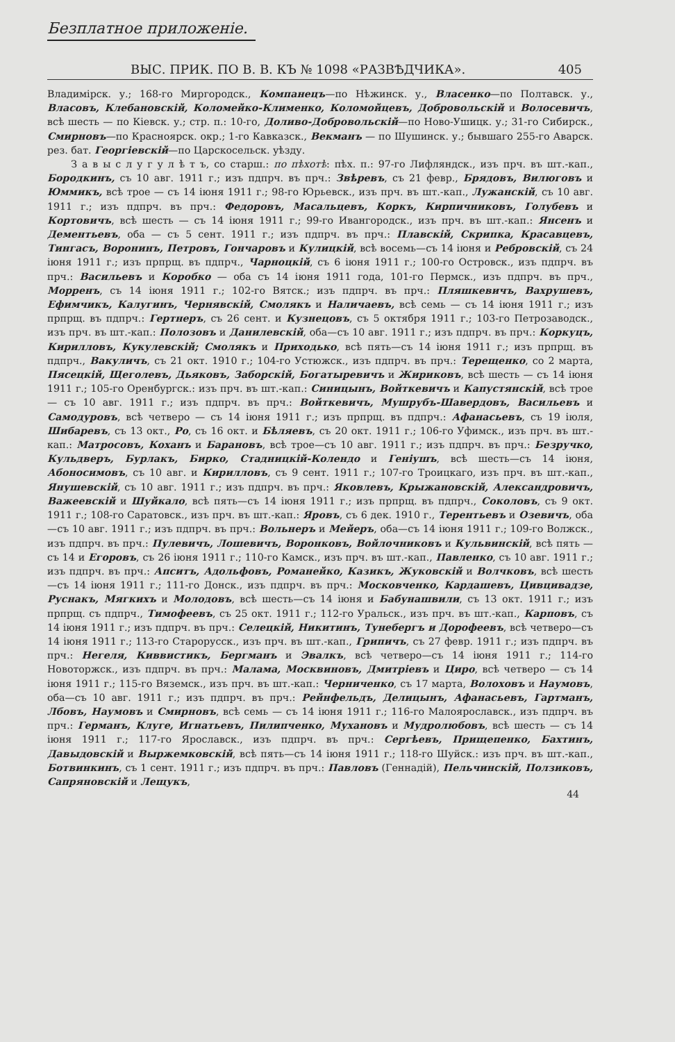Безплатное приложеніе.
ВЫС. ПРИК. ПО В. В. КЪ № 1098 «РАЗВѢДЧИКА». 405
Владимірск. у.; 168-го Миргородск., Компанецъ—по Нѣжинск. у., Власенко—по Полтавск. у., Власовъ, Клебановскій, Коломейко-Клименко, Коломойцевъ, Добровольскій и Волосевичъ, всѣ шесть — по Кіевск. у.; стр. п.: 10-го, Доливо-Добровольскій—по Ново-Ушицк. у.; 31-го Сибирск., Смирновъ—по Красноярск. окр.; 1-го Кавказск., Векманъ — по Шушинск. у.; бывшаго 255-го Аварск. рез. бат. Георгіевскій—по Царскосельск. уѣзду.
З а в ы с л у г у л ѣ т ъ, со старш.: по пѣхотѣ: пѣх. п.: 97-го Лифляндск., изъ прч. въ шт.-кап., Бородкинъ, съ 10 авг. 1911 г.; изъ пдпрч. въ прч.: Звѣревъ, съ 21 февр., Брядовъ, Вилюговъ и Юммикъ, всѣ трое — съ 14 іюня 1911 г.; 98-го Юрьевск., изъ прч. въ шт.-кап., Лужанскій, съ 10 авг. 1911 г.; изъ пдпрч. въ прч.: Федоровъ, Масальцевъ, Коркъ, Кирпичниковъ, Голубевъ и Кортовичъ, всѣ шесть — съ 14 іюня 1911 г.; 99-го Ивангородск., изъ прч. въ шт.-кап.: Янсенъ и Дементьевъ, оба — съ 5 сент. 1911 г.; изъ пдпрч. въ прч.: Плавскій, Скрипка, Красавцевъ, Тингасъ, Воронинъ, Петровъ, Гончаровъ и Кулицкій, всѣ восемь—съ 14 іюня и Ребровскій, съ 24 іюня 1911 г.; изъ прпрщ. въ пдпрч., Чарноцкій, съ 6 іюня 1911 г.; 100-го Островск., изъ пдпрч. въ прч.: Васильевъ и Коробко — оба съ 14 іюня 1911 года, 101-го Пермск., изъ пдпрч. въ прч., Морренъ, съ 14 іюня 1911 г.; 102-го Вятск.; изъ пдпрч. въ прч.: Пляшкевичъ, Вахрушевъ, Ефимчикъ, Калугинъ, Чернявскій, Смолякъ и Наличаевъ, всѣ семь — съ 14 іюня 1911 г.; изъ прпрщ. въ пдпрч.: Гертнеръ, съ 26 сент. и Кузнецовъ, съ 5 октября 1911 г.; 103-го Петрозаводск., изъ прч. въ шт.-кап.: Полозовъ и Данилевскій, оба—съ 10 авг. 1911 г.; изъ пдпрч. въ прч.: Коркуцъ, Кирилловъ, Кукулевскій; Смолякъ и Приходько, всѣ пять—съ 14 іюня 1911 г.; изъ прпрщ. въ пдпрч., Вакуличъ, съ 21 окт. 1910 г.; 104-го Устюжск., изъ пдпрч. въ прч.: Терещенко, со 2 марта, Пясецкій, Щеголевъ, Дьяковъ, Заборскій, Богатыревичъ и Жириковъ, всѣ шесть — съ 14 іюня 1911 г.; 105-го Оренбургск.: изъ прч. въ шт.-кап.: Синицынъ, Войткевичъ и Капустянскій, всѣ трое — съ 10 авг. 1911 г.; изъ пдпрч. въ прч.: Войткевичъ, Мушрубъ-Шавердовъ, Васильевъ и Самодуровъ, всѣ четверо — съ 14 іюня 1911 г.; изъ прпрщ. въ пдпрч.: Афанасьевъ, съ 19 іюля, Шибаревъ, съ 13 окт., Ро, съ 16 окт. и Бѣляевъ, съ 20 окт. 1911 г.; 106-го Уфимск., изъ прч. въ шт.-кап.: Матросовъ, Коханъ и Барановъ, всѣ трое—съ 10 авг. 1911 г.; изъ пдпрч. въ прч.: Безручко, Кульдверъ, Бурлакъ, Бирко, Стадницкій-Колендо и Геніушъ, всѣ шесть—съ 14 іюня, Абоносимовъ, съ 10 авг. и Кирилловъ, съ 9 сент. 1911 г.; 107-го Троицкаго, изъ прч. въ шт.-кап., Янушевскій, съ 10 авг. 1911 г.; изъ пдпрч. въ прч.: Яковлевъ, Крыжановскій, Александровичъ, Важеевскій и Шуйкало, всѣ пять—съ 14 іюня 1911 г.; изъ прпрщ. въ пдпрч., Соколовъ, съ 9 окт. 1911 г.; 108-го Саратовск., изъ прч. въ шт.-кап.: Яровъ, съ 6 дек. 1910 г., Терентьевъ и Озевичъ, оба—съ 10 авг. 1911 г.; изъ пдпрч. въ прч.: Вольнеръ и Мейеръ, оба—съ 14 іюня 1911 г.; 109-го Волжск., изъ пдпрч. въ прч.: Пулевичъ, Лошевичъ, Воронковъ, Войлочниковъ и Кульвинскій, всѣ пять — съ 14 и Егоровъ, съ 26 іюня 1911 г.; 110-го Камск., изъ прч. въ шт.-кап., Павленко, съ 10 авг. 1911 г.; изъ пдпрч. въ прч.: Апситъ, Адольфовъ, Романейко, Казикъ, Жуковскій и Волчковъ, всѣ шесть—съ 14 іюня 1911 г.; 111-го Донск., изъ пдпрч. въ прч.: Московченко, Кардашевъ, Цивцивадзе, Руснакъ, Мягкихъ и Молодовъ, всѣ шесть—съ 14 іюня и Бабунашвили, съ 13 окт. 1911 г.; изъ прпрщ. съ пдпрч., Тимофеевъ, съ 25 окт. 1911 г.; 112-го Уральск., изъ прч. въ шт.-кап., Карповъ, съ 14 іюня 1911 г.; изъ пдпрч. въ прч.: Селецкій, Никитинъ, Тунебергъ и Дорофеевъ, всѣ четверо—съ 14 іюня 1911 г.; 113-го Старорусск., изъ прч. въ шт.-кап., Грипичъ, съ 27 февр. 1911 г.; изъ пдпрч. въ прч.: Негеля, Киввистикъ, Бергманъ и Эвалкъ, всѣ четверо—съ 14 іюня 1911 г.; 114-го Новоторжск., изъ пдпрч. въ прч.: Малама, Москвиновъ, Дмитріевъ и Циро, всѣ четверо — съ 14 іюня 1911 г.; 115-го Вяземск., изъ прч. въ шт.-кап.: Черниченко, съ 17 марта, Волоховъ и Наумовъ, оба—съ 10 авг. 1911 г.; изъ пдпрч. въ прч.: Рейнфельдъ, Делицынъ, Афанасьевъ, Гартманъ, Лбовъ, Наумовъ и Смирновъ, всѣ семь — съ 14 іюня 1911 г.; 116-го Малоярославск., изъ пдпрч. въ прч.: Германъ, Клуге, Игнатьевъ, Пилипченко, Мухановъ и Мудролюбовъ, всѣ шесть — съ 14 іюня 1911 г.; 117-го Ярославск., изъ пдпрч. въ прч.: Сергѣевъ, Прищепенко, Бахтинъ, Давыдовскій и Выржемковскій, всѣ пять—съ 14 іюня 1911 г.; 118-го Шуйск.: изъ прч. въ шт.-кап., Ботвинкинъ, съ 1 сент. 1911 г.; изъ пдпрч. въ прч.: Павловъ (Геннадій), Пельчинскій, Ползиковъ, Сапряновскій и Лещукъ,
44